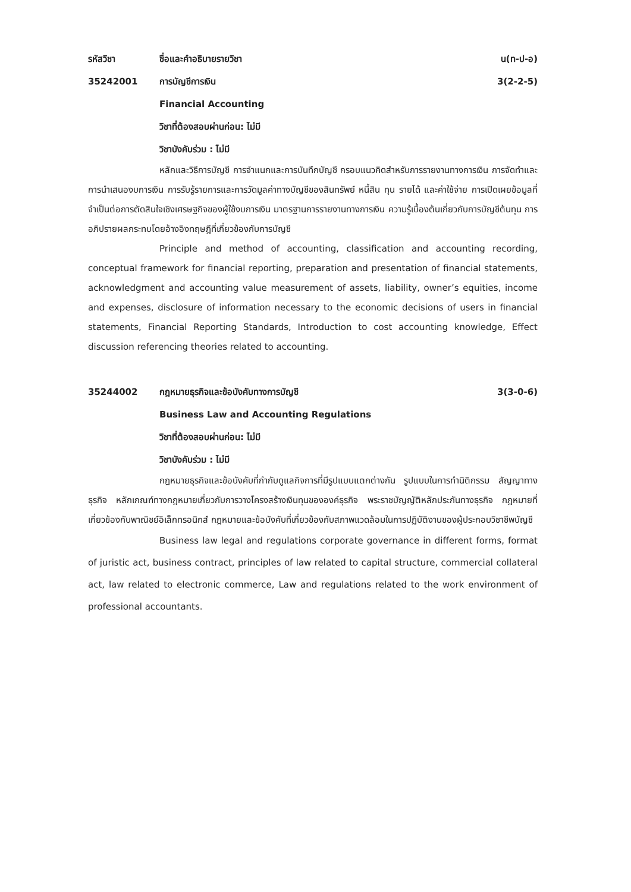รหัสวิชา ชื่อและคำอธิบายรายวิชา น(ท-ป-อ)
35242001 การบัญชีการเงิน 3(2-2-5)
Financial Accounting
วิชาที่ต้องสอบผ่านก่อน: ไม่มี
วิชาบังคับร่วม : ไม่มี
หลักและวิธีการบัญชี การจำแนกและการบันทึกบัญชี กรอบแนวคิดสำหรับการรายงานทางการเงิน การจัดทำและการนำเสนองบการเงิน การรับรู้รายการและการวัดมูลค่าทางบัญชีของสินทรัพย์ หนี้สิน ทุน รายได้ และค่าใช้จ่าย การเปิดเผยข้อมูลที่จำเป็นต่อการตัดสินใจเชิงเศรษฐกิจของผู้ใช้งบการเงิน มาตรฐานการรายงานทางการเงิน ความรู้เบื้องต้นเกี่ยวกับการบัญชีต้นทุน การอภิปรายผลกระทบโดยอ้างอิงทฤษฎีที่เกี่ยวข้องกับการบัญชี
Principle and method of accounting, classification and accounting recording, conceptual framework for financial reporting, preparation and presentation of financial statements, acknowledgment and accounting value measurement of assets, liability, owner’s equities, income and expenses, disclosure of information necessary to the economic decisions of users in financial statements, Financial Reporting Standards, Introduction to cost accounting knowledge, Effect discussion referencing theories related to accounting.
35244002
กฎหมายธุรกิจและข้อบังคับทางการบัญชี
3(3-0-6)
Business Law and Accounting Regulations
วิชาที่ต้องสอบผ่านก่อน: ไม่มี
วิชาบังคับร่วม : ไม่มี
กฎหมายธุรกิจและข้อบังคับที่กำกับดูแลกิจการที่มีรูปแบบแตกต่างกัน รูปแบบในการทำนิติกรรม สัญญาทางธุรกิจ หลักเกณฑ์ทางกฎหมายเกี่ยวกับการวางโครงสร้างเงินทุนขององค์ธุรกิจ พระราชบัญญัติหลักประกันทางธุรกิจ กฎหมายที่เกี่ยวข้องกับพาณิชย์อิเล็กทรอนิกส์ กฎหมายและข้อบังคับที่เกี่ยวข้องกับสภาพแวดล้อมในการปฏิบัติงานของผู้ประกอบวิชาชีพบัญชี
Business law legal and regulations corporate governance in different forms, format of juristic act, business contract, principles of law related to capital structure, commercial collateral act, law related to electronic commerce, Law and regulations related to the work environment of professional accountants.